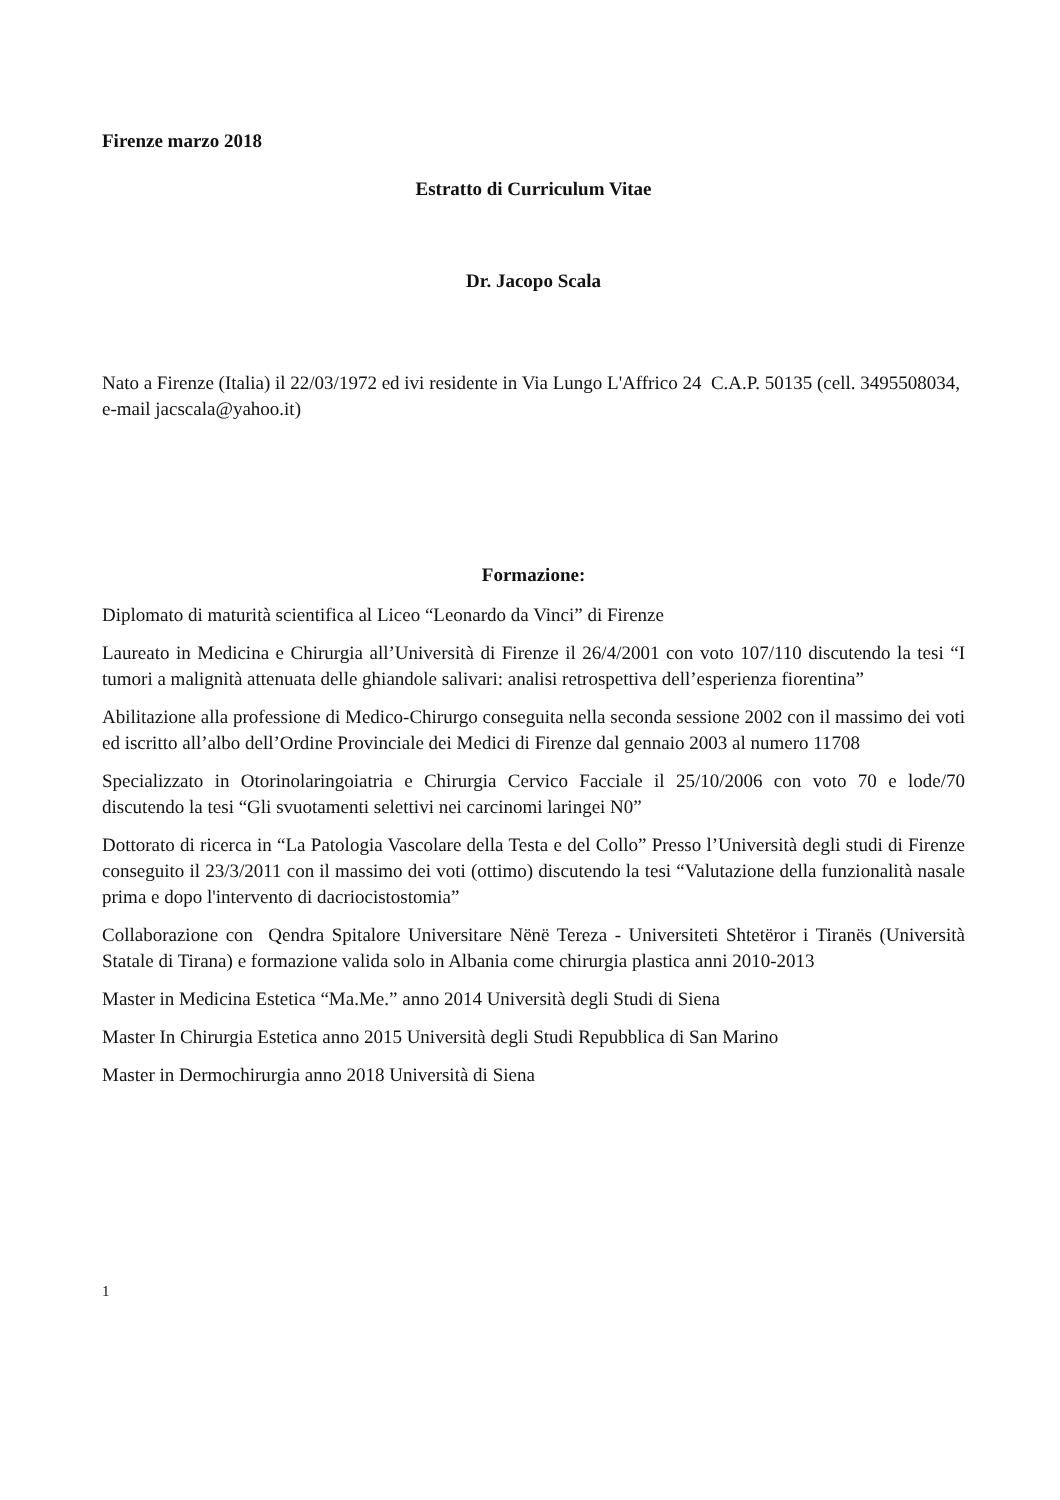Firenze marzo 2018
Estratto di Curriculum Vitae
Dr. Jacopo Scala
Nato a Firenze (Italia) il 22/03/1972 ed ivi residente in Via Lungo L'Affrico 24 C.A.P. 50135 (cell. 3495508034, e-mail jacscala@yahoo.it)
Formazione:
Diplomato di maturità scientifica al Liceo “Leonardo da Vinci” di Firenze
Laureato in Medicina e Chirurgia all’Università di Firenze il 26/4/2001 con voto 107/110 discutendo la tesi “I tumori a malignità attenuata delle ghiandole salivari: analisi retrospettiva dell’esperienza fiorentina”
Abilitazione alla professione di Medico-Chirurgo conseguita nella seconda sessione 2002 con il massimo dei voti ed iscritto all’albo dell’Ordine Provinciale dei Medici di Firenze dal gennaio 2003 al numero 11708
Specializzato in Otorinolaringoiatria e Chirurgia Cervico Facciale il 25/10/2006 con voto 70 e lode/70 discutendo la tesi “Gli svuotamenti selettivi nei carcinomi laringei N0”
Dottorato di ricerca in “La Patologia Vascolare della Testa e del Collo” Presso l’Università degli studi di Firenze conseguito il 23/3/2011 con il massimo dei voti (ottimo) discutendo la tesi “Valutazione della funzionalità nasale prima e dopo l'intervento di dacriocistostomia”
Collaborazione con Qendra Spitalore Universitare Nënë Tereza - Universiteti Shtetëror i Tiranës (Università Statale di Tirana) e formazione valida solo in Albania come chirurgia plastica anni 2010-2013
Master in Medicina Estetica “Ma.Me.” anno 2014 Università degli Studi di Siena
Master In Chirurgia Estetica anno 2015 Università degli Studi Repubblica di San Marino
Master in Dermochirurgia anno 2018 Università di Siena
1